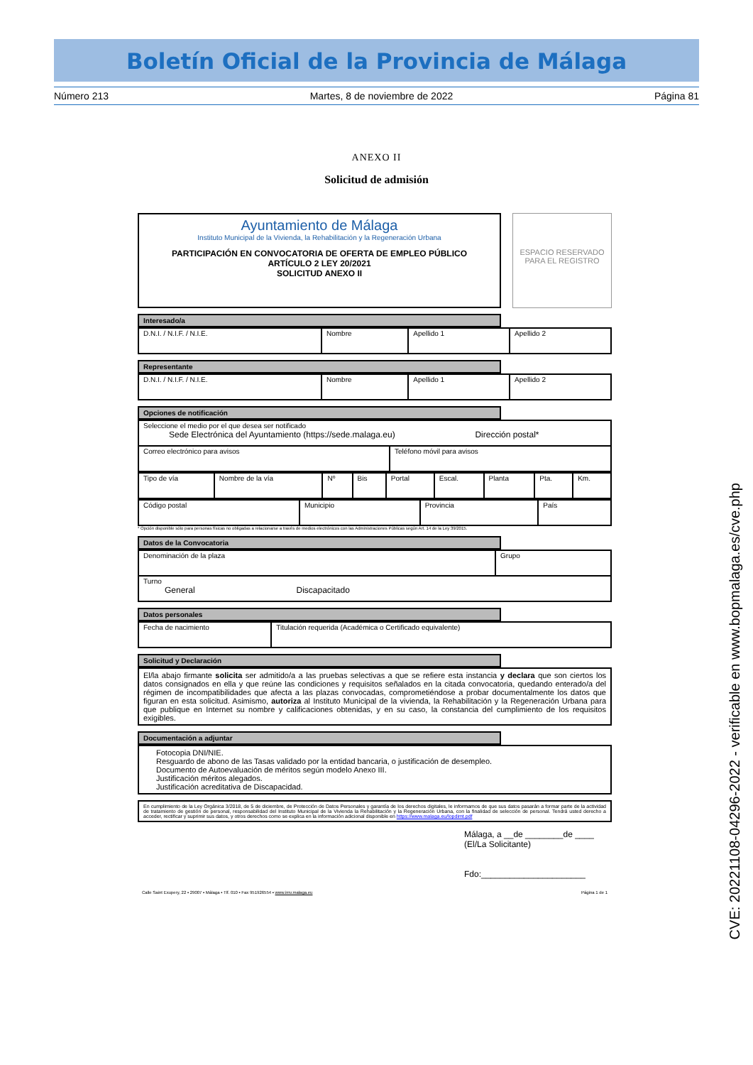Boletín Oficial de la Provincia de Málaga
Número 213 Martes, 8 de noviembre de 2022 Página 81
ANEXO II
Solicitud de admisión
Ayuntamiento de Málaga
Instituto Municipal de la Vivienda, la Rehabilitación y la Regeneración Urbana
PARTICIPACIÓN EN CONVOCATORIA DE OFERTA DE EMPLEO PÚBLICO
ARTÍCULO 2 LEY 20/2021
SOLICITUD ANEXO II
ESPACIO RESERVADO
PARA EL REGISTRO
Interesado/a
| D.N.I. / N.I.F. / N.I.E. | Nombre | Apellido 1 | Apellido 2 |
Representante
| D.N.I. / N.I.F. / N.I.E. | Nombre | Apellido 1 | Apellido 2 |
Opciones de notificación
| Seleccione el medio por el que desea ser notificado Sede Electrónica del Ayuntamiento (https://sede.malaga.eu) Dirección postal* | |
| Correo electrónico para avisos | Teléfono móvil para avisos |
| Tipo de vía | Nombre de la vía | Nº | Bis | Portal | Escal. | Planta | Pta. | Km. |
| Código postal | Municipio | Provincia | País |
* Opción disponible sólo para personas físicas no obligadas a relacionarse a través de medios electrónicos con las Administraciones Públicas según Art. 14 de la Ley 39/2015.
Datos de la Convocatoria
| Denominación de la plaza | Grupo |
| Turno General Discapacitado | |
Datos personales
| Fecha de nacimiento | Titulación requerida (Académica o Certificado equivalente) |
Solicitud y Declaración
El/la abajo firmante solicita ser admitido/a a las pruebas selectivas a que se refiere esta instancia y declara que son ciertos los datos consignados en ella y que reúne las condiciones y requisitos señalados en la citada convocatoria, quedando enterado/a del régimen de incompatibilidades que afecta a las plazas convocadas, comprometiéndose a probar documentalmente los datos que figuran en esta solicitud. Asimismo, autoriza al Instituto Municipal de la vivienda, la Rehabilitación y la Regeneración Urbana para que publique en Internet su nombre y calificaciones obtenidas, y en su caso, la constancia del cumplimiento de los requisitos exigibles.
Documentación a adjuntar
Fotocopia DNI/NIE.
Resguardo de abono de las Tasas validado por la entidad bancaria, o justificación de desempleo.
Documento de Autoevaluación de méritos según modelo Anexo III.
Justificación méritos alegados.
Justificación acreditativa de Discapacidad.
En cumplimiento de la Ley Orgánica 3/2018, de 5 de diciembre, de Protección de Datos Personales y garantía de los derechos digitales, le informamos de que sus datos pasarán a formar parte de la actividad de tratamiento de gestión de personal, responsabilidad del Instituto Municipal de la Vivienda la Rehabilitación y la Regeneración Urbana, con la finalidad de selección de personal. Tendrá usted derecho a acceder, rectificar y suprimir sus datos, y otros derechos como se explica en la información adicional disponible en https://www.malaga.eu/lopdimt.pdf
Málaga, a __de ________de ____
(El/La Solicitante)
Fdo:______________________
Calle Saint Exupery, 22 ▪ 29007 ▪ Málaga ▪ Tlf. 010 ▪ Fax 951926554 ▪ www.imv.malaga.eu Página 1 de 1
CVE: 20221108-04296-2022 - verificable en www.bopmalaga.es/cve.php